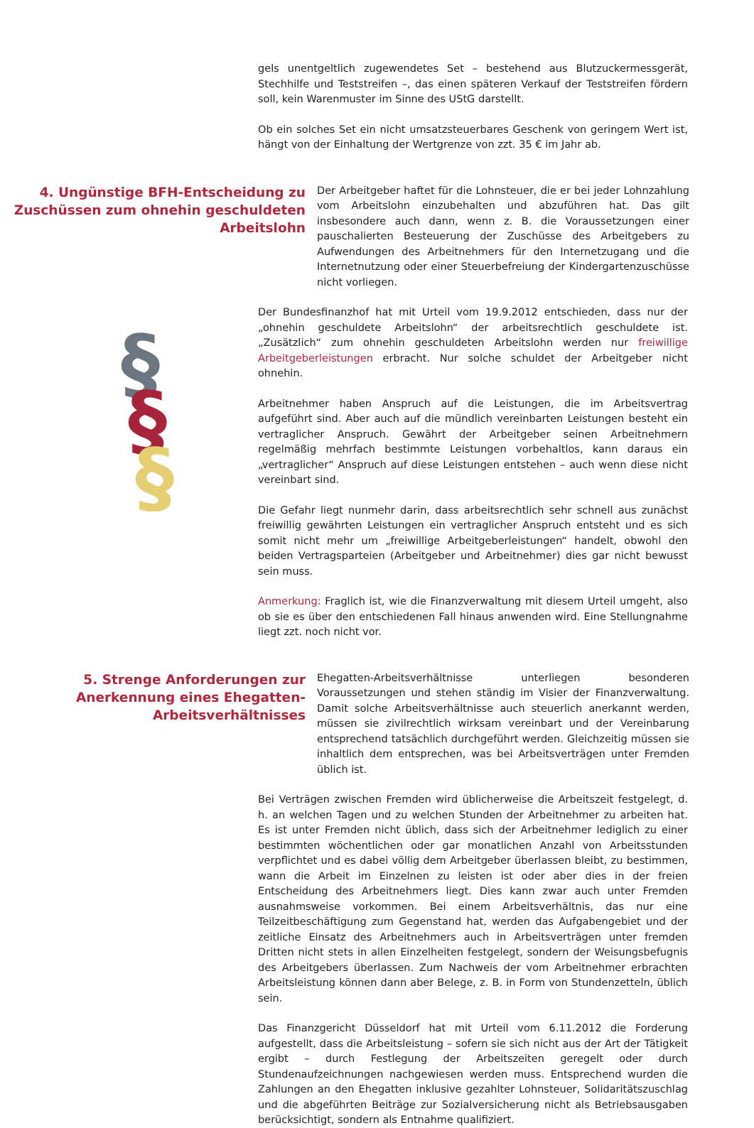gels unentgeltlich zugewendetes Set – bestehend aus Blutzuckermessgerät, Stechhilfe und Teststreifen –, das einen späteren Verkauf der Teststreifen fördern soll, kein Warenmuster im Sinne des UStG darstellt.
Ob ein solches Set ein nicht umsatzsteuerbares Geschenk von geringem Wert ist, hängt von der Einhaltung der Wertgrenze von zzt. 35 € im Jahr ab.
4. Ungünstige BFH-Entscheidung zu Zuschüssen zum ohnehin geschuldeten Arbeitslohn
Der Arbeitgeber haftet für die Lohnsteuer, die er bei jeder Lohnzahlung vom Arbeitslohn einzubehalten und abzuführen hat. Das gilt insbesondere auch dann, wenn z. B. die Voraussetzungen einer pauschalierten Besteuerung der Zuschüsse des Arbeitgebers zu Aufwendungen des Arbeitnehmers für den Internetzugang und die Internetnutzung oder einer Steuerbefreiung der Kindergartenzuschüsse nicht vorliegen.
§
§
§
Der Bundesfinanzhof hat mit Urteil vom 19.9.2012 entschieden, dass nur der „ohnehin geschuldete Arbeitslohn“ der arbeitsrechtlich geschuldete ist. „Zusätzlich“ zum ohnehin geschuldeten Arbeitslohn werden nur freiwillige Arbeitgeberleistungen erbracht. Nur solche schuldet der Arbeitgeber nicht ohnehin.
Arbeitnehmer haben Anspruch auf die Leistungen, die im Arbeitsvertrag aufgeführt sind. Aber auch auf die mündlich vereinbarten Leistungen besteht ein vertraglicher Anspruch. Gewährt der Arbeitgeber seinen Arbeitnehmern regelmäßig mehrfach bestimmte Leistungen vorbehaltlos, kann daraus ein „vertraglicher“ Anspruch auf diese Leistungen entstehen – auch wenn diese nicht vereinbart sind.
Die Gefahr liegt nunmehr darin, dass arbeitsrechtlich sehr schnell aus zunächst freiwillig gewährten Leistungen ein vertraglicher Anspruch entsteht und es sich somit nicht mehr um „freiwillige Arbeitgeberleistungen“ handelt, obwohl den beiden Vertragsparteien (Arbeitgeber und Arbeitnehmer) dies gar nicht bewusst sein muss.
Anmerkung: Fraglich ist, wie die Finanzverwaltung mit diesem Urteil umgeht, also ob sie es über den entschiedenen Fall hinaus anwenden wird. Eine Stellungnahme liegt zzt. noch nicht vor.
5. Strenge Anforderungen zur Anerkennung eines Ehegatten-Arbeitsverhältnisses
Ehegatten-Arbeitsverhältnisse unterliegen besonderen Voraussetzungen und stehen ständig im Visier der Finanzverwaltung. Damit solche Arbeitsverhältnisse auch steuerlich anerkannt werden, müssen sie zivilrechtlich wirksam vereinbart und der Vereinbarung entsprechend tatsächlich durchgeführt werden. Gleichzeitig müssen sie inhaltlich dem entsprechen, was bei Arbeitsverträgen unter Fremden üblich ist.
Bei Verträgen zwischen Fremden wird üblicherweise die Arbeitszeit festgelegt, d. h. an welchen Tagen und zu welchen Stunden der Arbeitnehmer zu arbeiten hat. Es ist unter Fremden nicht üblich, dass sich der Arbeitnehmer lediglich zu einer bestimmten wöchentlichen oder gar monatlichen Anzahl von Arbeitsstunden verpflichtet und es dabei völlig dem Arbeitgeber überlassen bleibt, zu bestimmen, wann die Arbeit im Einzelnen zu leisten ist oder aber dies in der freien Entscheidung des Arbeitnehmers liegt. Dies kann zwar auch unter Fremden ausnahmsweise vorkommen. Bei einem Arbeitsverhältnis, das nur eine Teilzeitbeschäftigung zum Gegenstand hat, werden das Aufgabengebiet und der zeitliche Einsatz des Arbeitnehmers auch in Arbeitsverträgen unter fremden Dritten nicht stets in allen Einzelheiten festgelegt, sondern der Weisungsbefugnis des Arbeitgebers überlassen. Zum Nachweis der vom Arbeitnehmer erbrachten Arbeitsleistung können dann aber Belege, z. B. in Form von Stundenzetteln, üblich sein.
Das Finanzgericht Düsseldorf hat mit Urteil vom 6.11.2012 die Forderung aufgestellt, dass die Arbeitsleistung – sofern sie sich nicht aus der Art der Tätigkeit ergibt – durch Festlegung der Arbeitszeiten geregelt oder durch Stundenaufzeichnungen nachgewiesen werden muss. Entsprechend wurden die Zahlungen an den Ehegatten inklusive gezahlter Lohnsteuer, Solidaritätszuschlag und die abgeführten Beiträge zur Sozialversicherung nicht als Betriebsausgaben berücksichtigt, sondern als Entnahme qualifiziert.